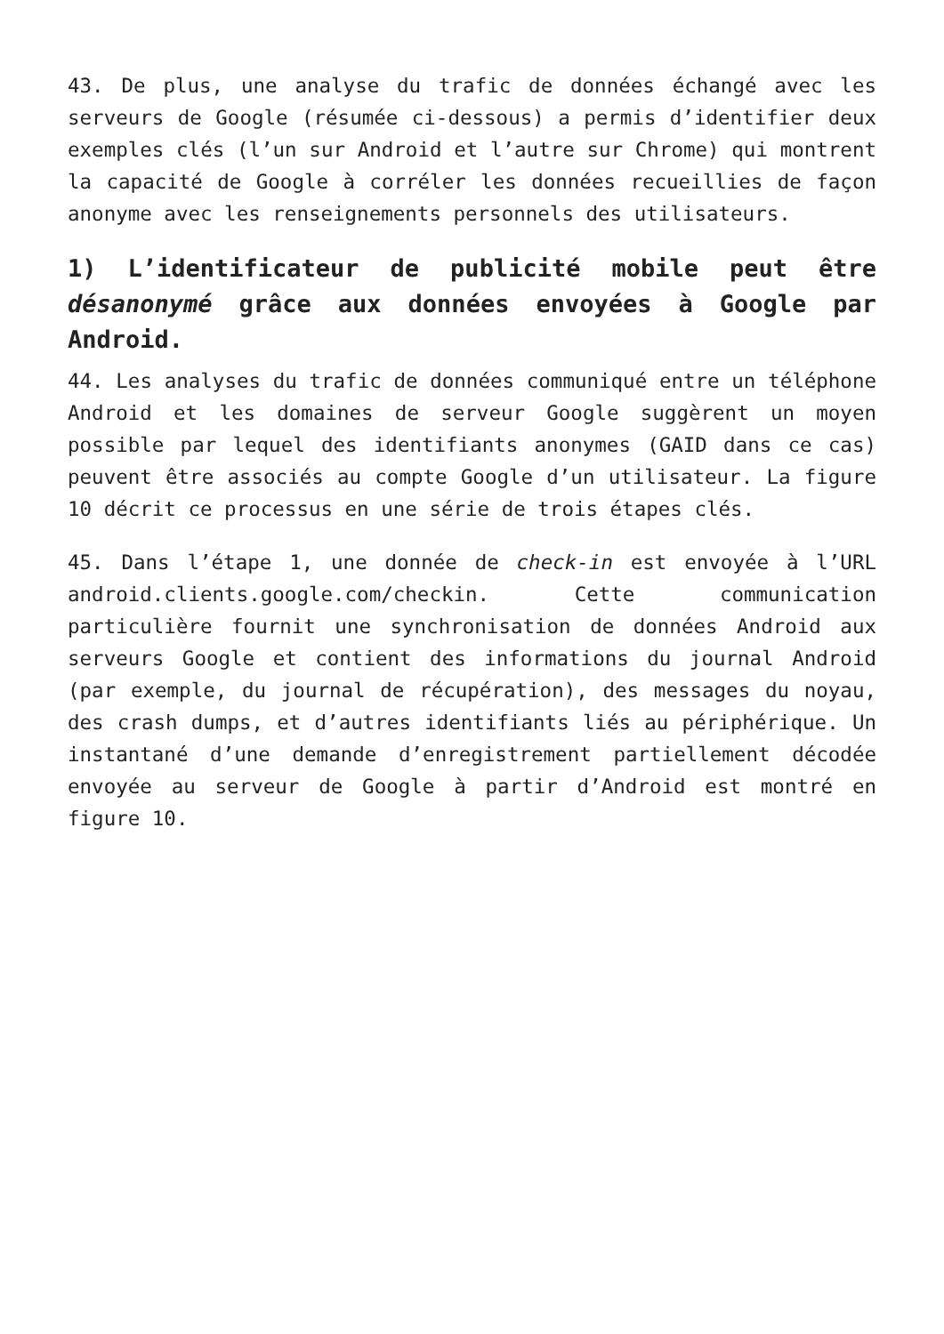43. De plus, une analyse du trafic de données échangé avec les serveurs de Google (résumée ci-dessous) a permis d’identifier deux exemples clés (l’un sur Android et l’autre sur Chrome) qui montrent la capacité de Google à corréler les données recueillies de façon anonyme avec les renseignements personnels des utilisateurs.
1) L’identificateur de publicité mobile peut être désanonymé grâce aux données envoyées à Google par Android.
44. Les analyses du trafic de données communiqué entre un téléphone Android et les domaines de serveur Google suggèrent un moyen possible par lequel des identifiants anonymes (GAID dans ce cas) peuvent être associés au compte Google d’un utilisateur. La figure 10 décrit ce processus en une série de trois étapes clés.
45. Dans l’étape 1, une donnée de check-in est envoyée à l’URL android.clients.google.com/checkin. Cette communication particulière fournit une synchronisation de données Android aux serveurs Google et contient des informations du journal Android (par exemple, du journal de récupération), des messages du noyau, des crash dumps, et d’autres identifiants liés au périphérique. Un instantané d’une demande d’enregistrement partiellement décodée envoyée au serveur de Google à partir d’Android est montré en figure 10.